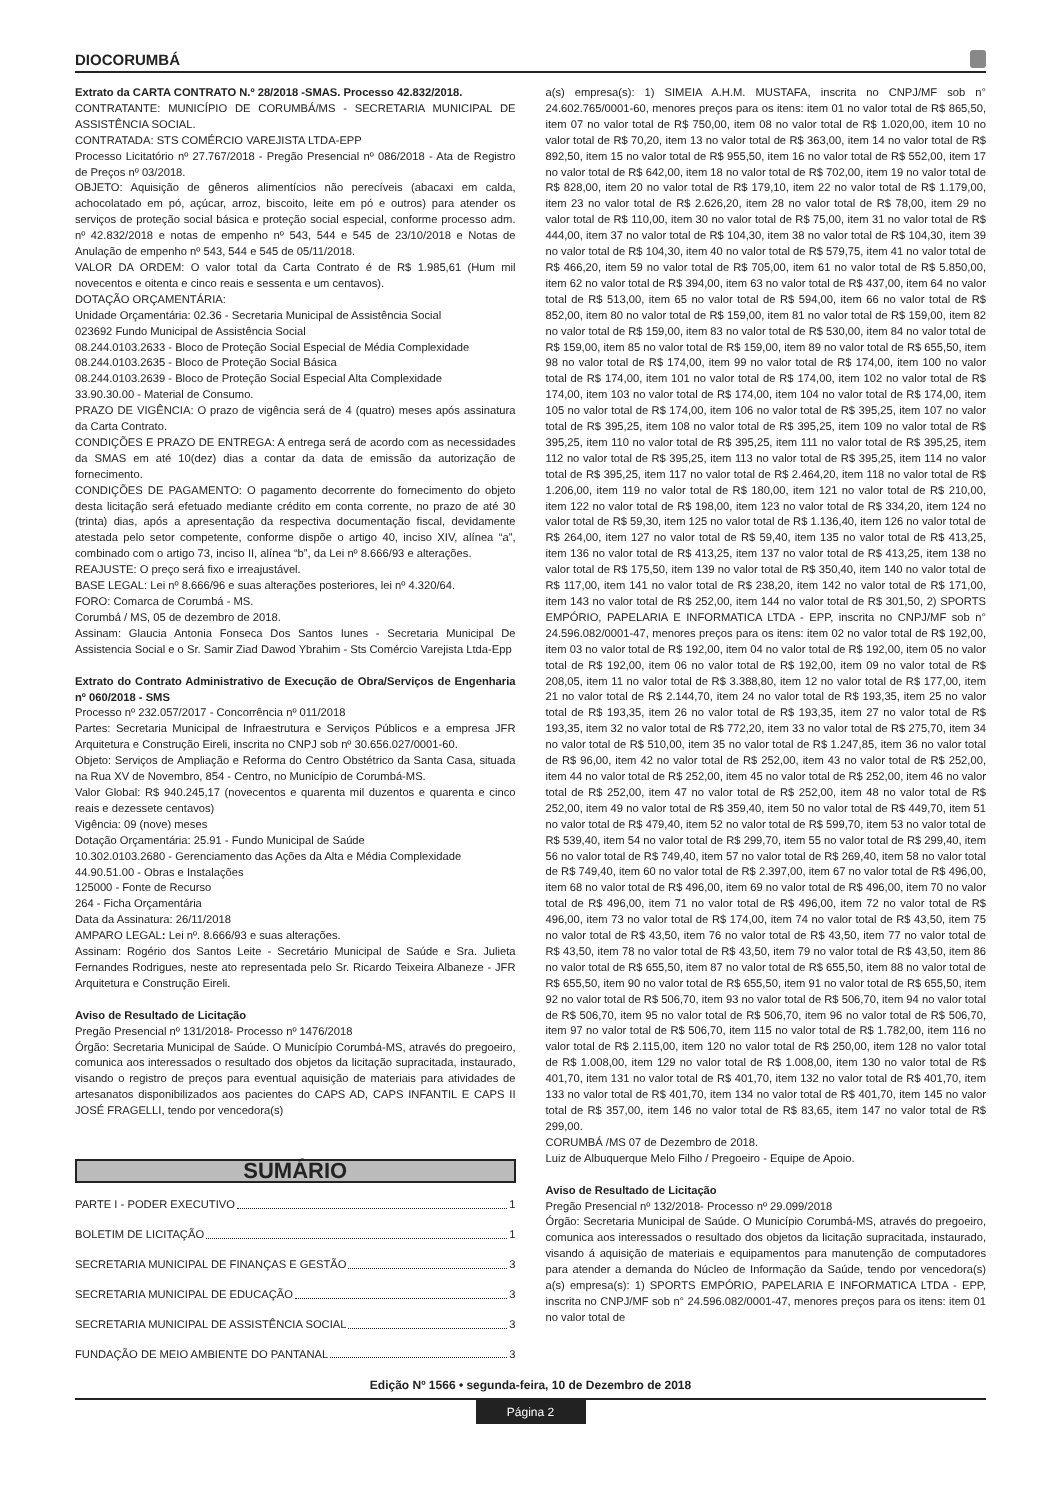DIOCORUMBÁ
Extrato da CARTA CONTRATO N.º 28/2018 -SMAS. Processo 42.832/2018.
CONTRATANTE: MUNICÍPIO DE CORUMBÁ/MS - SECRETARIA MUNICIPAL DE ASSISTÊNCIA SOCIAL.
CONTRATADA: STS COMÉRCIO VAREJISTA LTDA-EPP
Processo Licitatório nº 27.767/2018 - Pregão Presencial nº 086/2018 - Ata de Registro de Preços nº 03/2018.
OBJETO: Aquisição de gêneros alimentícios não perecíveis (abacaxi em calda, achocolatado em pó, açúcar, arroz, biscoito, leite em pó e outros) para atender os serviços de proteção social básica e proteção social especial, conforme processo adm. nº 42.832/2018 e notas de empenho nº 543, 544 e 545 de 23/10/2018 e Notas de Anulação de empenho nº 543, 544 e 545 de 05/11/2018.
VALOR DA ORDEM: O valor total da Carta Contrato é de R$ 1.985,61 (Hum mil novecentos e oitenta e cinco reais e sessenta e um centavos).
DOTAÇÃO ORÇAMENTÁRIA:
Unidade Orçamentária: 02.36 - Secretaria Municipal de Assistência Social
023692 Fundo Municipal de Assistência Social
08.244.0103.2633 - Bloco de Proteção Social Especial de Média Complexidade
08.244.0103.2635 - Bloco de Proteção Social Básica
08.244.0103.2639 - Bloco de Proteção Social Especial Alta Complexidade
33.90.30.00 - Material de Consumo.
PRAZO DE VIGÊNCIA: O prazo de vigência será de 4 (quatro) meses após assinatura da Carta Contrato.
CONDIÇÕES E PRAZO DE ENTREGA: A entrega será de acordo com as necessidades da SMAS em até 10(dez) dias a contar da data de emissão da autorização de fornecimento.
CONDIÇÕES DE PAGAMENTO: O pagamento decorrente do fornecimento do objeto desta licitação será efetuado mediante crédito em conta corrente, no prazo de até 30 (trinta) dias, após a apresentação da respectiva documentação fiscal, devidamente atestada pelo setor competente, conforme dispõe o artigo 40, inciso XIV, alínea “a”, combinado com o artigo 73, inciso II, alínea “b”, da Lei nº 8.666/93 e alterações.
REAJUSTE: O preço será fixo e irreajustável.
BASE LEGAL: Lei nº 8.666/96 e suas alterações posteriores, lei nº 4.320/64.
FORO: Comarca de Corumbá - MS.
Corumbá / MS, 05 de dezembro de 2018.
Assinam: Glaucia Antonia Fonseca Dos Santos Iunes - Secretaria Municipal De Assistencia Social e o Sr. Samir Ziad Dawod Ybrahim - Sts Comércio Varejista Ltda-Epp
Extrato do Contrato Administrativo de Execução de Obra/Serviços de Engenharia nº 060/2018 - SMS
Processo nº 232.057/2017 - Concorrência nº 011/2018
Partes: Secretaria Municipal de Infraestrutura e Serviços Públicos e a empresa JFR Arquitetura e Construção Eireli, inscrita no CNPJ sob nº 30.656.027/0001-60.
Objeto: Serviços de Ampliação e Reforma do Centro Obstétrico da Santa Casa, situada na Rua XV de Novembro, 854 - Centro, no Município de Corumbá-MS.
Valor Global: R$ 940.245,17 (novecentos e quarenta mil duzentos e quarenta e cinco reais e dezessete centavos)
Vigência: 09 (nove) meses
Dotação Orçamentária: 25.91 - Fundo Municipal de Saúde
10.302.0103.2680 - Gerenciamento das Ações da Alta e Média Complexidade
44.90.51.00 - Obras e Instalações
125000 - Fonte de Recurso
264 - Ficha Orçamentária
Data da Assinatura: 26/11/2018
AMPARO LEGAL: Lei nº. 8.666/93 e suas alterações.
Assinam: Rogério dos Santos Leite - Secretário Municipal de Saúde e Sra. Julieta Fernandes Rodrigues, neste ato representada pelo Sr. Ricardo Teixeira Albaneze - JFR Arquitetura e Construção Eireli.
Aviso de Resultado de Licitação
Pregão Presencial nº 131/2018- Processo nº 1476/2018
Órgão: Secretaria Municipal de Saúde. O Município Corumbá-MS, através do pregoeiro, comunica aos interessados o resultado dos objetos da licitação supracitada, instaurado, visando o registro de preços para eventual aquisição de materiais para atividades de artesanatos disponibilizados aos pacientes do CAPS AD, CAPS INFANTIL E CAPS II JOSÉ FRAGELLI, tendo por vencedora(s)
SUMÁRIO
PARTE I - PODER EXECUTIVO 1
BOLETIM DE LICITAÇÃO 1
SECRETARIA MUNICIPAL DE FINANÇAS E GESTÃO 3
SECRETARIA MUNICIPAL DE EDUCAÇÃO 3
SECRETARIA MUNICIPAL DE ASSISTÊNCIA SOCIAL 3
FUNDAÇÃO DE MEIO AMBIENTE DO PANTANAL 3
a(s) empresa(s): 1) SIMEIA A.H.M. MUSTAFA, inscrita no CNPJ/MF sob n° 24.602.765/0001-60, menores preços para os itens: item 01 no valor total de R$ 865,50, item 07 no valor total de R$ 750,00, item 08 no valor total de R$ 1.020,00, item 10 no valor total de R$ 70,20, item 13 no valor total de R$ 363,00, item 14 no valor total de R$ 892,50, item 15 no valor total de R$ 955,50, item 16 no valor total de R$ 552,00, item 17 no valor total de R$ 642,00, item 18 no valor total de R$ 702,00, item 19 no valor total de R$ 828,00, item 20 no valor total de R$ 179,10, item 22 no valor total de R$ 1.179,00, item 23 no valor total de R$ 2.626,20, item 28 no valor total de R$ 78,00, item 29 no valor total de R$ 110,00, item 30 no valor total de R$ 75,00, item 31 no valor total de R$ 444,00, item 37 no valor total de R$ 104,30, item 38 no valor total de R$ 104,30, item 39 no valor total de R$ 104,30, item 40 no valor total de R$ 579,75, item 41 no valor total de R$ 466,20, item 59 no valor total de R$ 705,00, item 61 no valor total de R$ 5.850,00, item 62 no valor total de R$ 394,00, item 63 no valor total de R$ 437,00, item 64 no valor total de R$ 513,00, item 65 no valor total de R$ 594,00, item 66 no valor total de R$ 852,00, item 80 no valor total de R$ 159,00, item 81 no valor total de R$ 159,00, item 82 no valor total de R$ 159,00, item 83 no valor total de R$ 530,00, item 84 no valor total de R$ 159,00, item 85 no valor total de R$ 159,00, item 89 no valor total de R$ 655,50, item 98 no valor total de R$ 174,00, item 99 no valor total de R$ 174,00, item 100 no valor total de R$ 174,00, item 101 no valor total de R$ 174,00, item 102 no valor total de R$ 174,00, item 103 no valor total de R$ 174,00, item 104 no valor total de R$ 174,00, item 105 no valor total de R$ 174,00, item 106 no valor total de R$ 395,25, item 107 no valor total de R$ 395,25, item 108 no valor total de R$ 395,25, item 109 no valor total de R$ 395,25, item 110 no valor total de R$ 395,25, item 111 no valor total de R$ 395,25, item 112 no valor total de R$ 395,25, item 113 no valor total de R$ 395,25, item 114 no valor total de R$ 395,25, item 117 no valor total de R$ 2.464,20, item 118 no valor total de R$ 1.206,00, item 119 no valor total de R$ 180,00, item 121 no valor total de R$ 210,00, item 122 no valor total de R$ 198,00, item 123 no valor total de R$ 334,20, item 124 no valor total de R$ 59,30, item 125 no valor total de R$ 1.136,40, item 126 no valor total de R$ 264,00, item 127 no valor total de R$ 59,40, item 135 no valor total de R$ 413,25, item 136 no valor total de R$ 413,25, item 137 no valor total de R$ 413,25, item 138 no valor total de R$ 175,50, item 139 no valor total de R$ 350,40, item 140 no valor total de R$ 117,00, item 141 no valor total de R$ 238,20, item 142 no valor total de R$ 171,00, item 143 no valor total de R$ 252,00, item 144 no valor total de R$ 301,50, 2) SPORTS EMPÓRIO, PAPELARIA E INFORMATICA LTDA - EPP, inscrita no CNPJ/MF sob n° 24.596.082/0001-47, menores preços para os itens: item 02 no valor total de R$ 192,00, item 03 no valor total de R$ 192,00, item 04 no valor total de R$ 192,00, item 05 no valor total de R$ 192,00, item 06 no valor total de R$ 192,00, item 09 no valor total de R$ 208,05, item 11 no valor total de R$ 3.388,80, item 12 no valor total de R$ 177,00, item 21 no valor total de R$ 2.144,70, item 24 no valor total de R$ 193,35, item 25 no valor total de R$ 193,35, item 26 no valor total de R$ 193,35, item 27 no valor total de R$ 193,35, item 32 no valor total de R$ 772,20, item 33 no valor total de R$ 275,70, item 34 no valor total de R$ 510,00, item 35 no valor total de R$ 1.247,85, item 36 no valor total de R$ 96,00, item 42 no valor total de R$ 252,00, item 43 no valor total de R$ 252,00, item 44 no valor total de R$ 252,00, item 45 no valor total de R$ 252,00, item 46 no valor total de R$ 252,00, item 47 no valor total de R$ 252,00, item 48 no valor total de R$ 252,00, item 49 no valor total de R$ 359,40, item 50 no valor total de R$ 449,70, item 51 no valor total de R$ 479,40, item 52 no valor total de R$ 599,70, item 53 no valor total de R$ 539,40, item 54 no valor total de R$ 299,70, item 55 no valor total de R$ 299,40, item 56 no valor total de R$ 749,40, item 57 no valor total de R$ 269,40, item 58 no valor total de R$ 749,40, item 60 no valor total de R$ 2.397,00, item 67 no valor total de R$ 496,00, item 68 no valor total de R$ 496,00, item 69 no valor total de R$ 496,00, item 70 no valor total de R$ 496,00, item 71 no valor total de R$ 496,00, item 72 no valor total de R$ 496,00, item 73 no valor total de R$ 174,00, item 74 no valor total de R$ 43,50, item 75 no valor total de R$ 43,50, item 76 no valor total de R$ 43,50, item 77 no valor total de R$ 43,50, item 78 no valor total de R$ 43,50, item 79 no valor total de R$ 43,50, item 86 no valor total de R$ 655,50, item 87 no valor total de R$ 655,50, item 88 no valor total de R$ 655,50, item 90 no valor total de R$ 655,50, item 91 no valor total de R$ 655,50, item 92 no valor total de R$ 506,70, item 93 no valor total de R$ 506,70, item 94 no valor total de R$ 506,70, item 95 no valor total de R$ 506,70, item 96 no valor total de R$ 506,70, item 97 no valor total de R$ 506,70, item 115 no valor total de R$ 1.782,00, item 116 no valor total de R$ 2.115,00, item 120 no valor total de R$ 250,00, item 128 no valor total de R$ 1.008,00, item 129 no valor total de R$ 1.008,00, item 130 no valor total de R$ 401,70, item 131 no valor total de R$ 401,70, item 132 no valor total de R$ 401,70, item 133 no valor total de R$ 401,70, item 134 no valor total de R$ 401,70, item 145 no valor total de R$ 357,00, item 146 no valor total de R$ 83,65, item 147 no valor total de R$ 299,00.
CORUMBÁ /MS 07 de Dezembro de 2018.
Luiz de Albuquerque Melo Filho / Pregoeiro - Equipe de Apoio.
Aviso de Resultado de Licitação
Pregão Presencial nº 132/2018- Processo nº 29.099/2018
Órgão: Secretaria Municipal de Saúde. O Município Corumbá-MS, através do pregoeiro, comunica aos interessados o resultado dos objetos da licitação supracitada, instaurado, visando á aquisição de materiais e equipamentos para manutenção de computadores para atender a demanda do Núcleo de Informação da Saúde, tendo por vencedora(s) a(s) empresa(s): 1) SPORTS EMPÓRIO, PAPELARIA E INFORMATICA LTDA - EPP, inscrita no CNPJ/MF sob n° 24.596.082/0001-47, menores preços para os itens: item 01 no valor total de
Edição Nº 1566 • segunda-feira, 10 de Dezembro de 2018
Página 2